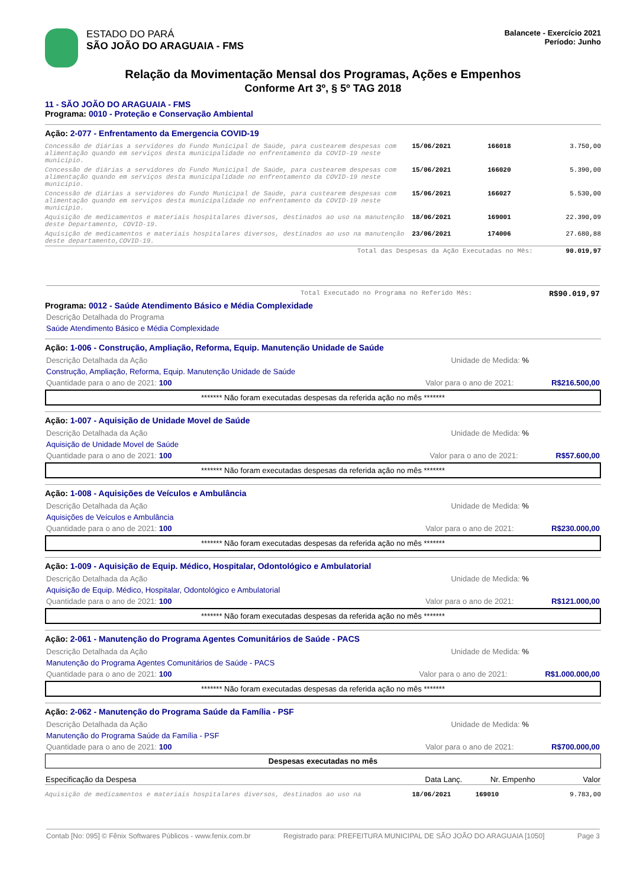ESTADO DO PARÁ
SÃO JOÃO DO ARAGUAIA - FMS
Balancete - Exercício 2021
Período: Junho
Relação da Movimentação Mensal dos Programas, Ações e Empenhos
Conforme Art 3º, § 5º TAG 2018
11 - SÃO JOÃO DO ARAGUAIA - FMS
Programa: 0010 - Proteção e Conservação Ambiental
Ação: 2-077 - Enfrentamento da Emergencia COVID-19
| Concessão de diárias a servidores do Fundo Municipal de Saúde, para custearem despesas com alimentação quando em serviços desta municipalidade no enfrentamento da COVID-19 neste município. | 15/06/2021 | 166018 | 3.750,00 |
| Concessão de diárias a servidores do Fundo Municipal de Saúde, para custearem despesas com alimentação quando em serviços desta municipalidade no enfrentamento da COVID-19 neste município. | 15/06/2021 | 166020 | 5.390,00 |
| Concessão de diárias a servidores do Fundo Municipal de Saúde, para custearem despesas com alimentação quando em serviços desta municipalidade no enfrentamento da COVID-19 neste município. | 15/06/2021 | 166027 | 5.530,00 |
| Aquisição de medicamentos e materiais hospitalares diversos, destinados ao uso na manutenção deste Departamento, COVID-19. | 18/06/2021 | 169001 | 22.390,09 |
| Aquisição de medicamentos e materiais hospitalares diversos, destinados ao uso na manutenção deste departamento,COVID-19. | 23/06/2021 | 174006 | 27.680,88 |
| Total das Despesas da Ação Executadas no Mês: | | | 90.019,97 |
Total Executado no Programa no Referido Mês: R$90.019,97
Programa: 0012 - Saúde Atendimento Básico e Média Complexidade
Descrição Detalhada do Programa
Saúde Atendimento Básico e Média Complexidade
Ação: 1-006 - Construção, Ampliação, Reforma, Equip. Manutenção Unidade de Saúde
Descrição Detalhada da Ação Unidade de Medida: %
Construção, Ampliação, Reforma, Equip. Manutenção Unidade de Saúde
Quantidade para o ano de 2021: 100 Valor para o ano de 2021: R$216.500,00
******* Não foram executadas despesas da referida ação no mês *******
Ação: 1-007 - Aquisição de Unidade Movel de Saúde
Descrição Detalhada da Ação Unidade de Medida: %
Aquisição de Unidade Movel de Saúde
Quantidade para o ano de 2021: 100 Valor para o ano de 2021: R$57.600,00
******* Não foram executadas despesas da referida ação no mês *******
Ação: 1-008 - Aquisições de Veículos e Ambulância
Descrição Detalhada da Ação Unidade de Medida: %
Aquisições de Veículos e Ambulância
Quantidade para o ano de 2021: 100 Valor para o ano de 2021: R$230.000,00
******* Não foram executadas despesas da referida ação no mês *******
Ação: 1-009 - Aquisição de Equip. Médico, Hospitalar, Odontológico e Ambulatorial
Descrição Detalhada da Ação Unidade de Medida: %
Aquisição de Equip. Médico, Hospitalar, Odontológico e Ambulatorial
Quantidade para o ano de 2021: 100 Valor para o ano de 2021: R$121.000,00
******* Não foram executadas despesas da referida ação no mês *******
Ação: 2-061 - Manutenção do Programa Agentes Comunitários de Saúde - PACS
Descrição Detalhada da Ação Unidade de Medida: %
Manutenção do Programa Agentes Comunitários de Saúde - PACS
Quantidade para o ano de 2021: 100 Valor para o ano de 2021: R$1.000.000,00
******* Não foram executadas despesas da referida ação no mês *******
Ação: 2-062 - Manutenção do Programa Saúde da Família - PSF
Descrição Detalhada da Ação Unidade de Medida: %
Manutenção do Programa Saúde da Família - PSF
Quantidade para o ano de 2021: 100 Valor para o ano de 2021: R$700.000,00
Despesas executadas no mês
| Especificação da Despesa | Data Lanç. | Nr. Empenho | Valor |
| --- | --- | --- | --- |
| Aquisição de medicamentos e materiais hospitalares diversos, destinados ao uso na | 18/06/2021 | 169010 | 9.783,00 |
Contab [No: 095] © Fênix Softwares Públicos - www.fenix.com.br Registrado para: PREFEITURA MUNICIPAL DE SÃO JOÃO DO ARAGUAIA [1050] Page 3